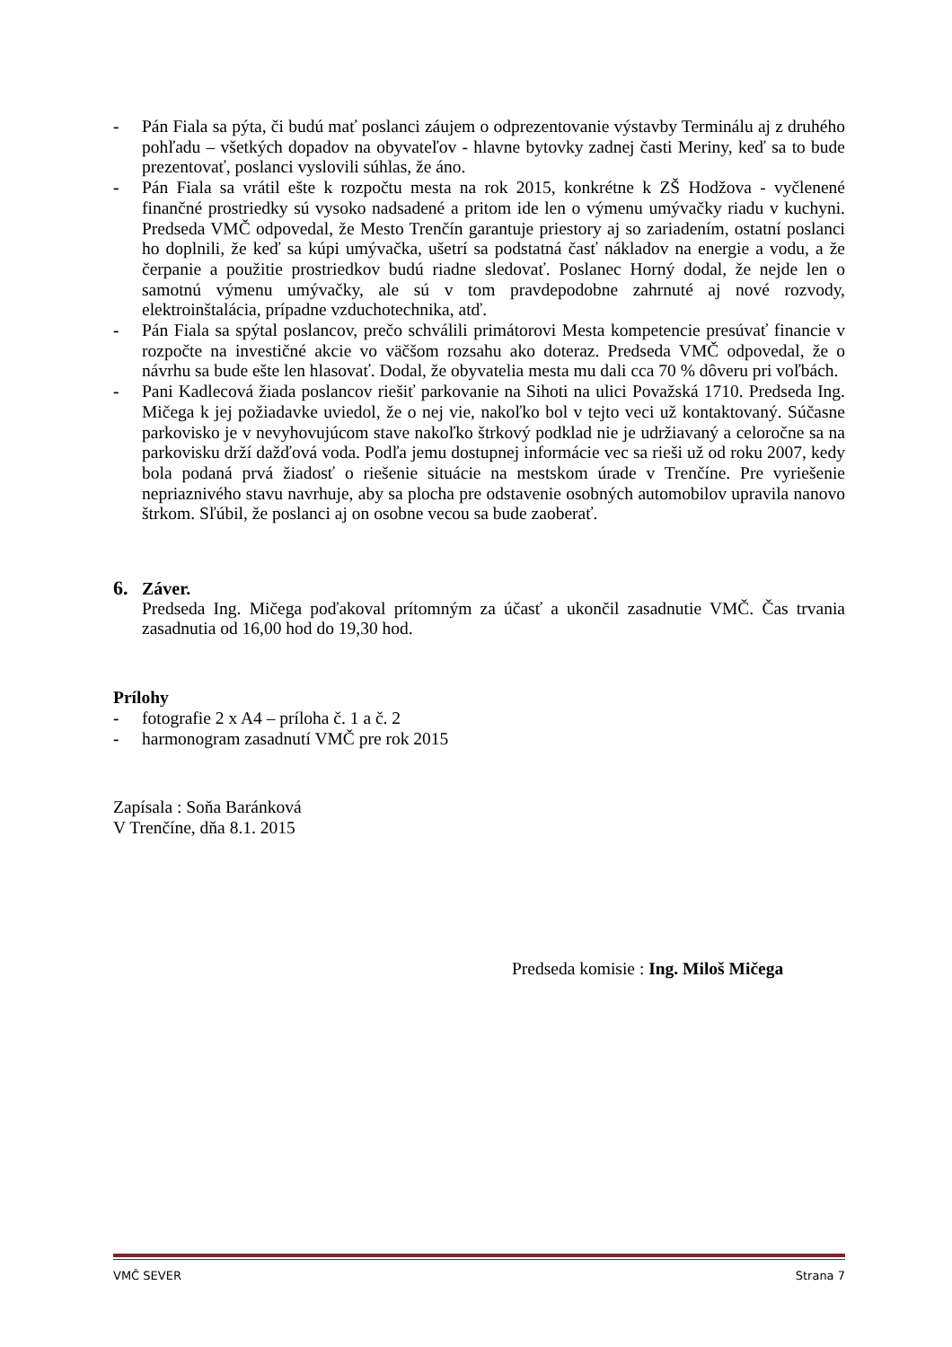- Pán Fiala sa pýta, či budú mať poslanci záujem o odprezentovanie výstavby Terminálu aj z druhého pohľadu – všetkých dopadov na obyvateľov - hlavne bytovky zadnej časti Meriny, keď sa to bude prezentovať, poslanci vyslovili súhlas, že áno.
- Pán Fiala sa vrátil ešte k rozpočtu mesta na rok 2015, konkrétne k ZŠ Hodžova - vyčlenené finančné prostriedky sú vysoko nadsadené a pritom ide len o výmenu umývačky riadu v kuchyni. Predseda VMČ odpovedal, že Mesto Trenčín garantuje priestory aj so zariadením, ostatní poslanci ho doplnili, že keď sa kúpi umývačka, ušetrí sa podstatná časť nákladov na energie a vodu, a že čerpanie a použitie prostriedkov budú riadne sledovať. Poslanec Horný dodal, že nejde len o samotnú výmenu umývačky, ale sú v tom pravdepodobne zahrnuté aj nové rozvody, elektroinštalácia, prípadne vzduchotechnika, atď.
- Pán Fiala sa spýtal poslancov, prečo schválili primátorovi Mesta kompetencie presúvať financie v rozpočte na investičné akcie vo väčšom rozsahu ako doteraz. Predseda VMČ odpovedal, že o návrhu sa bude ešte len hlasovať. Dodal, že obyvatelia mesta mu dali cca 70 % dôveru pri voľbách.
- Pani Kadlecová žiada poslancov riešiť parkovanie na Sihoti na ulici Považská 1710. Predseda Ing. Mičega k jej požiadavke uviedol, že o nej vie, nakoľko bol v tejto veci už kontaktovaný. Súčasne parkovisko je v nevyhovujúcom stave nakoľko štrkový podklad nie je udržiavaný a celoročne sa na parkovisku drží dažďová voda. Podľa jemu dostupnej informácie vec sa rieši už od roku 2007, kedy bola podaná prvá žiadosť o riešenie situácie na mestskom úrade v Trenčíne. Pre vyriešenie nepriaznivého stavu navrhuje, aby sa plocha pre odstavenie osobných automobilov upravila nanovo štrkom. Sľúbil, že poslanci aj on osobne vecou sa bude zaoberať.
6. Záver.
Predseda Ing. Mičega poďakoval prítomným za účasť a ukončil zasadnutie VMČ. Čas trvania zasadnutia od 16,00 hod do 19,30 hod.
Prílohy
- fotografie 2 x A4 – príloha č. 1 a č. 2
- harmonogram zasadnutí VMČ pre rok 2015
Zapísala : Soňa Baránková
V Trenčíne, dňa 8.1. 2015
Predseda komisie : Ing. Miloš Mičega
VMČ SEVER Strana 7